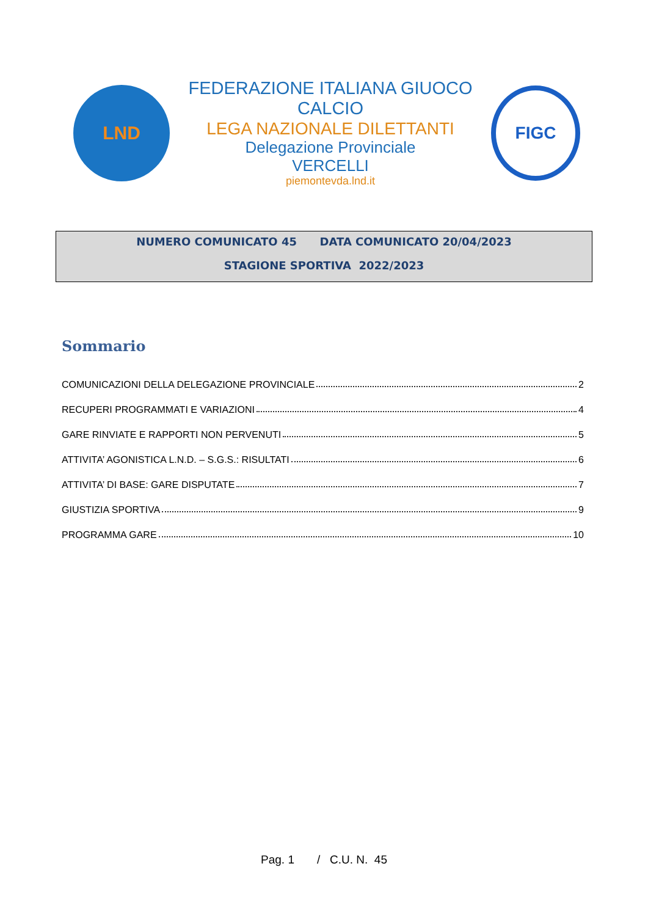LND
FEDERAZIONE ITALIANA GIUOCO CALCIO
LEGA NAZIONALE DILETTANTI
Delegazione Provinciale
VERCELLI
piemontevda.lnd.it
FIGC
NUMERO COMUNICATO 45 DATA COMUNICATO 20/04/2023
STAGIONE SPORTIVA 2022/2023
Sommario
COMUNICAZIONI DELLA DELEGAZIONE PROVINCIALE 2
RECUPERI PROGRAMMATI E VARIAZIONI 4
GARE RINVIATE E RAPPORTI NON PERVENUTI 5
ATTIVITA’ AGONISTICA L.N.D. – S.G.S.: RISULTATI 6
ATTIVITA’ DI BASE: GARE DISPUTATE 7
GIUSTIZIA SPORTIVA 9
PROGRAMMA GARE 10
Pag. 1 / C.U. N. 45